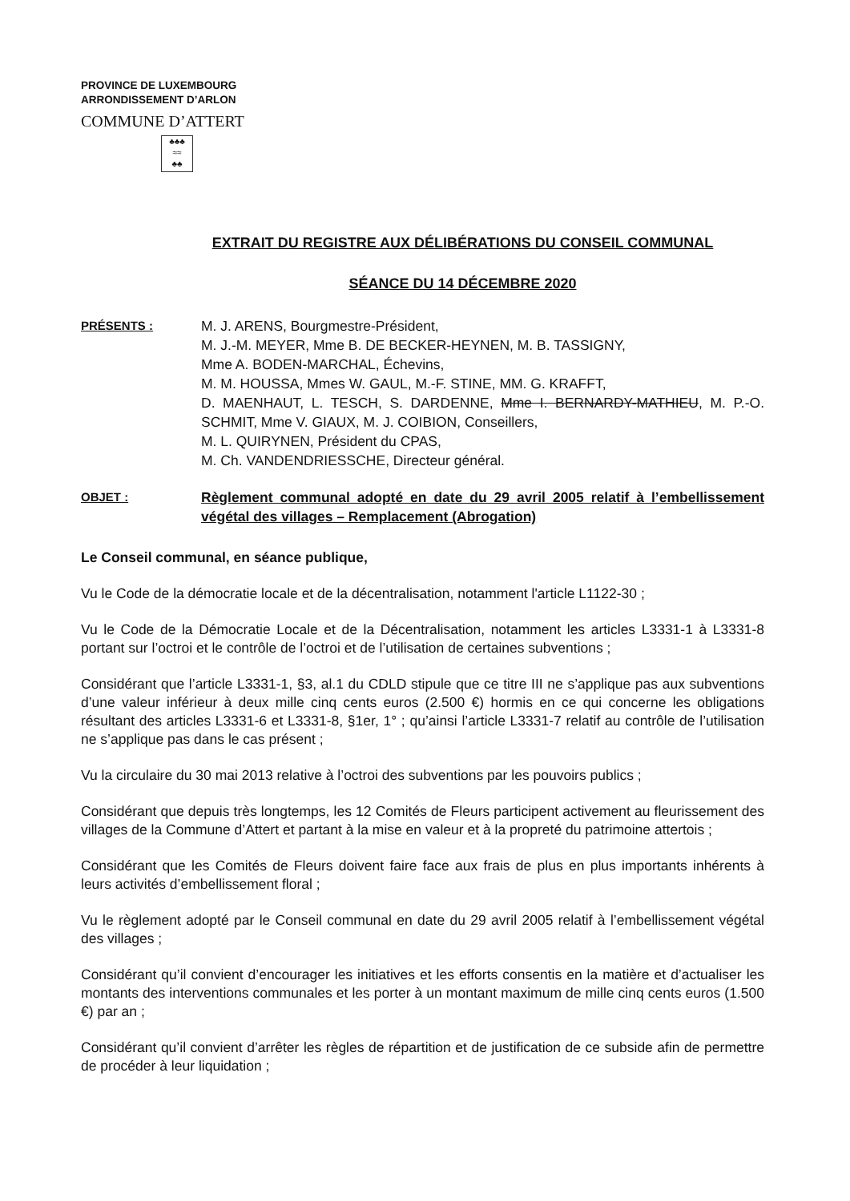PROVINCE DE LUXEMBOURG
ARRONDISSEMENT D’ARLON
COMMUNE D’ATTERT
♣♣♣
≈≈
♣♣
EXTRAIT DU REGISTRE AUX DÉLIBÉRATIONS DU CONSEIL COMMUNAL
SÉANCE DU 14 DÉCEMBRE 2020
PRÉSENTS :
M. J. ARENS, Bourgmestre-Président,
M. J.-M. MEYER, Mme B. DE BECKER-HEYNEN, M. B. TASSIGNY,
Mme A. BODEN-MARCHAL, Échevins,
M. M. HOUSSA, Mmes W. GAUL, M.-F. STINE, MM. G. KRAFFT,
D. MAENHAUT, L. TESCH, S. DARDENNE, Mme I. BERNARDY-MATHIEU, M. P.-O. SCHMIT, Mme V. GIAUX, M. J. COIBION, Conseillers,
M. L. QUIRYNEN, Président du CPAS,
M. Ch. VANDENDRIESSCHE, Directeur général.
OBJET :
Règlement communal adopté en date du 29 avril 2005 relatif à l’embellissement végétal des villages – Remplacement (Abrogation)
Le Conseil communal, en séance publique,
Vu le Code de la démocratie locale et de la décentralisation, notamment l'article L1122-30 ;
Vu le Code de la Démocratie Locale et de la Décentralisation, notamment les articles L3331-1 à L3331-8 portant sur l’octroi et le contrôle de l’octroi et de l’utilisation de certaines subventions ;
Considérant que l’article L3331-1, §3, al.1 du CDLD stipule que ce titre III ne s’applique pas aux subventions d’une valeur inférieur à deux mille cinq cents euros (2.500 €) hormis en ce qui concerne les obligations résultant des articles L3331-6 et L3331-8, §1er, 1° ; qu’ainsi l’article L3331-7 relatif au contrôle de l’utilisation ne s’applique pas dans le cas présent ;
Vu la circulaire du 30 mai 2013 relative à l’octroi des subventions par les pouvoirs publics ;
Considérant que depuis très longtemps, les 12 Comités de Fleurs participent activement au fleurissement des villages de la Commune d’Attert et partant à la mise en valeur et à la propreté du patrimoine attertois ;
Considérant que les Comités de Fleurs doivent faire face aux frais de plus en plus importants inhérents à leurs activités d’embellissement floral ;
Vu le règlement adopté par le Conseil communal en date du 29 avril 2005 relatif à l’embellissement végétal des villages ;
Considérant qu’il convient d’encourager les initiatives et les efforts consentis en la matière et d’actualiser les montants des interventions communales et les porter à un montant maximum de mille cinq cents euros (1.500 €) par an ;
Considérant qu’il convient d’arrêter les règles de répartition et de justification de ce subside afin de permettre de procéder à leur liquidation ;